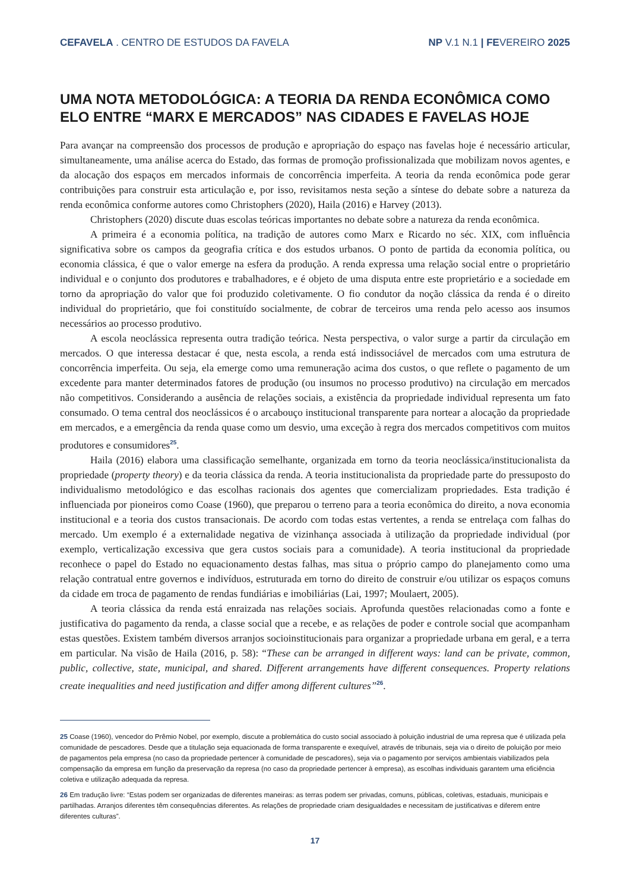CEFAVELA . CENTRO DE ESTUDOS DA FAVELA
NP V.1 N.1 | FEVEREIRO 2025
UMA NOTA METODOLÓGICA: A TEORIA DA RENDA ECONÔMICA COMO ELO ENTRE “MARX E MERCADOS” NAS CIDADES E FAVELAS HOJE
Para avançar na compreensão dos processos de produção e apropriação do espaço nas favelas hoje é necessário articular, simultaneamente, uma análise acerca do Estado, das formas de promoção profissionalizada que mobilizam novos agentes, e da alocação dos espaços em mercados informais de concorrência imperfeita. A teoria da renda econômica pode gerar contribuições para construir esta articulação e, por isso, revisitamos nesta seção a síntese do debate sobre a natureza da renda econômica conforme autores como Christophers (2020), Haila (2016) e Harvey (2013).
Christophers (2020) discute duas escolas teóricas importantes no debate sobre a natureza da renda econômica.
A primeira é a economia política, na tradição de autores como Marx e Ricardo no séc. XIX, com influência significativa sobre os campos da geografia crítica e dos estudos urbanos. O ponto de partida da economia política, ou economia clássica, é que o valor emerge na esfera da produção. A renda expressa uma relação social entre o proprietário individual e o conjunto dos produtores e trabalhadores, e é objeto de uma disputa entre este proprietário e a sociedade em torno da apropriação do valor que foi produzido coletivamente. O fio condutor da noção clássica da renda é o direito individual do proprietário, que foi constituído socialmente, de cobrar de terceiros uma renda pelo acesso aos insumos necessários ao processo produtivo.
A escola neoclássica representa outra tradição teórica. Nesta perspectiva, o valor surge a partir da circulação em mercados. O que interessa destacar é que, nesta escola, a renda está indissociável de mercados com uma estrutura de concorrência imperfeita. Ou seja, ela emerge como uma remuneração acima dos custos, o que reflete o pagamento de um excedente para manter determinados fatores de produção (ou insumos no processo produtivo) na circulação em mercados não competitivos. Considerando a ausência de relações sociais, a existência da propriedade individual representa um fato consumado. O tema central dos neoclássicos é o arcabouço institucional transparente para nortear a alocação da propriedade em mercados, e a emergência da renda quase como um desvio, uma exceção à regra dos mercados competitivos com muitos produtores e consumidores<sup>25</sup>.
Haila (2016) elabora uma classificação semelhante, organizada em torno da teoria neoclássica/institucionalista da propriedade (property theory) e da teoria clássica da renda. A teoria institucionalista da propriedade parte do pressuposto do individualismo metodológico e das escolhas racionais dos agentes que comercializam propriedades. Esta tradição é influenciada por pioneiros como Coase (1960), que preparou o terreno para a teoria econômica do direito, a nova economia institucional e a teoria dos custos transacionais. De acordo com todas estas vertentes, a renda se entrelaça com falhas do mercado. Um exemplo é a externalidade negativa de vizinhança associada à utilização da propriedade individual (por exemplo, verticalização excessiva que gera custos sociais para a comunidade). A teoria institucional da propriedade reconhece o papel do Estado no equacionamento destas falhas, mas situa o próprio campo do planejamento como uma relação contratual entre governos e indivíduos, estruturada em torno do direito de construir e/ou utilizar os espaços comuns da cidade em troca de pagamento de rendas fundiárias e imobiliárias (Lai, 1997; Moulaert, 2005).
A teoria clássica da renda está enraizada nas relações sociais. Aprofunda questões relacionadas como a fonte e justificativa do pagamento da renda, a classe social que a recebe, e as relações de poder e controle social que acompanham estas questões. Existem também diversos arranjos socioinstitucionais para organizar a propriedade urbana em geral, e a terra em particular. Na visão de Haila (2016, p. 58): “These can be arranged in different ways: land can be private, common, public, collective, state, municipal, and shared. Different arrangements have different consequences. Property relations create inequalities and need justification and differ among different cultures”<sup>26</sup>.
25 Coase (1960), vencedor do Prêmio Nobel, por exemplo, discute a problemática do custo social associado à poluição industrial de uma represa que é utilizada pela comunidade de pescadores. Desde que a titulação seja equacionada de forma transparente e exequível, através de tribunais, seja via o direito de poluição por meio de pagamentos pela empresa (no caso da propriedade pertencer à comunidade de pescadores), seja via o pagamento por serviços ambientais viabilizados pela compensação da empresa em função da preservação da represa (no caso da propriedade pertencer à empresa), as escolhas individuais garantem uma eficiência coletiva e utilização adequada da represa.
26 Em tradução livre: “Estas podem ser organizadas de diferentes maneiras: as terras podem ser privadas, comuns, públicas, coletivas, estaduais, municipais e partilhadas. Arranjos diferentes têm consequências diferentes. As relações de propriedade criam desigualdades e necessitam de justificativas e diferem entre diferentes culturas”.
17